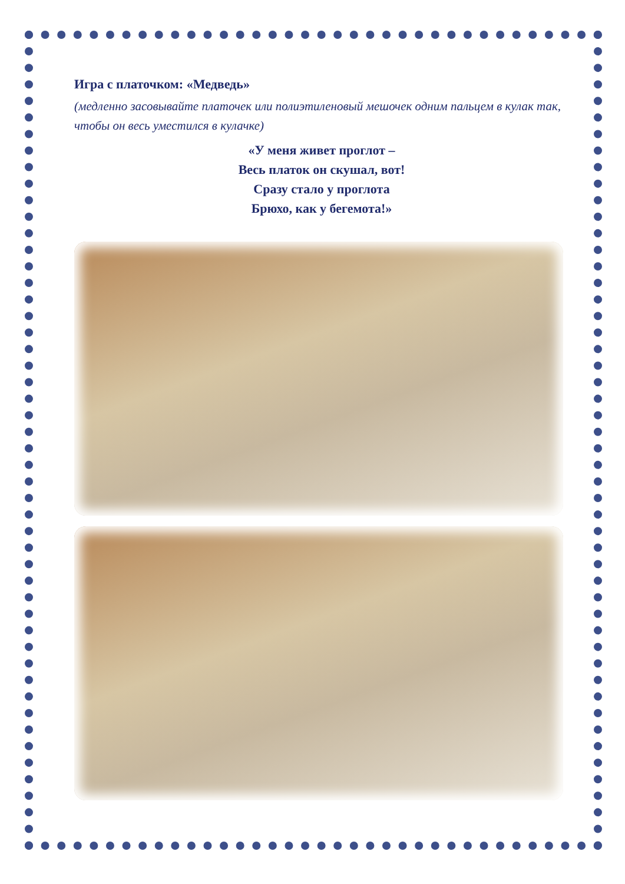Игра с платочком: «Медведь»
(медленно засовывайте платочек или полиэтиленовый мешочек одним пальцем в кулак так, чтобы он весь уместился в кулачке)
«У меня живет проглот –
Весь платок он скушал, вот!
Сразу стало у проглота
Брюхо, как у бегемота!»